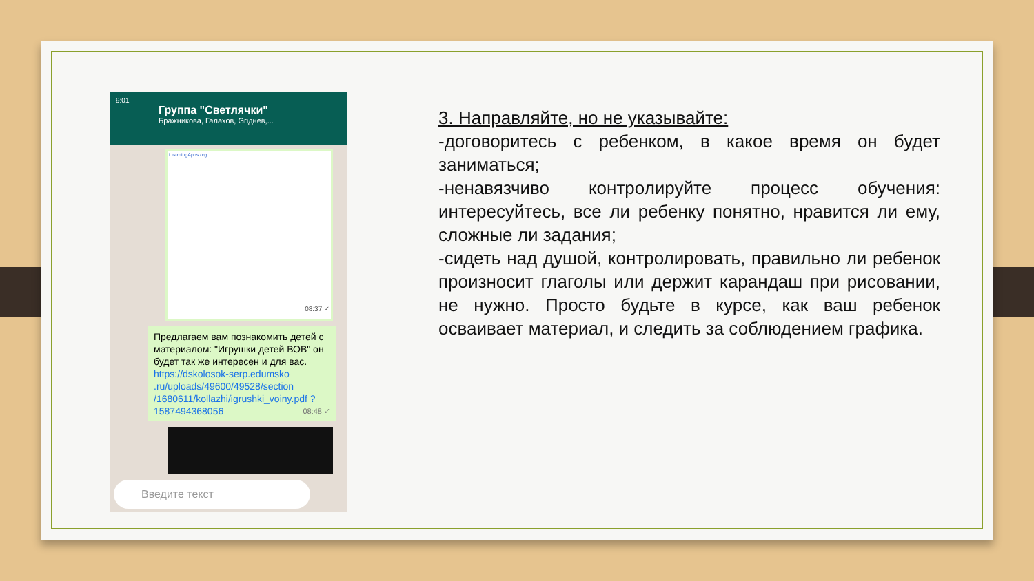9:01
Группа "Светлячки"
Бражникова, Галахов, Griднев,...
LearningApps.org
08:37 ✓
Предлагаем вам познакомить детей с материалом: "Игрушки детей ВОВ" он будет так же интересен и для вас. https://dskolosok-serp.edumsko .ru/uploads/49600/49528/section /1680611/kollazhi/igrushki_voiny.pdf ?1587494368056 08:48 ✓
Введите текст
3. Направляйте, но не указывайте:
-договоритесь с ребенком, в какое время он будет заниматься;
-ненавязчиво контролируйте процесс обучения: интересуйтесь, все ли ребенку понятно, нравится ли ему, сложные ли задания;
-сидеть над душой, контролировать, правильно ли ребенок произносит глаголы или держит карандаш при рисовании, не нужно. Просто будьте в курсе, как ваш ребенок осваивает материал, и следить за соблюдением графика.